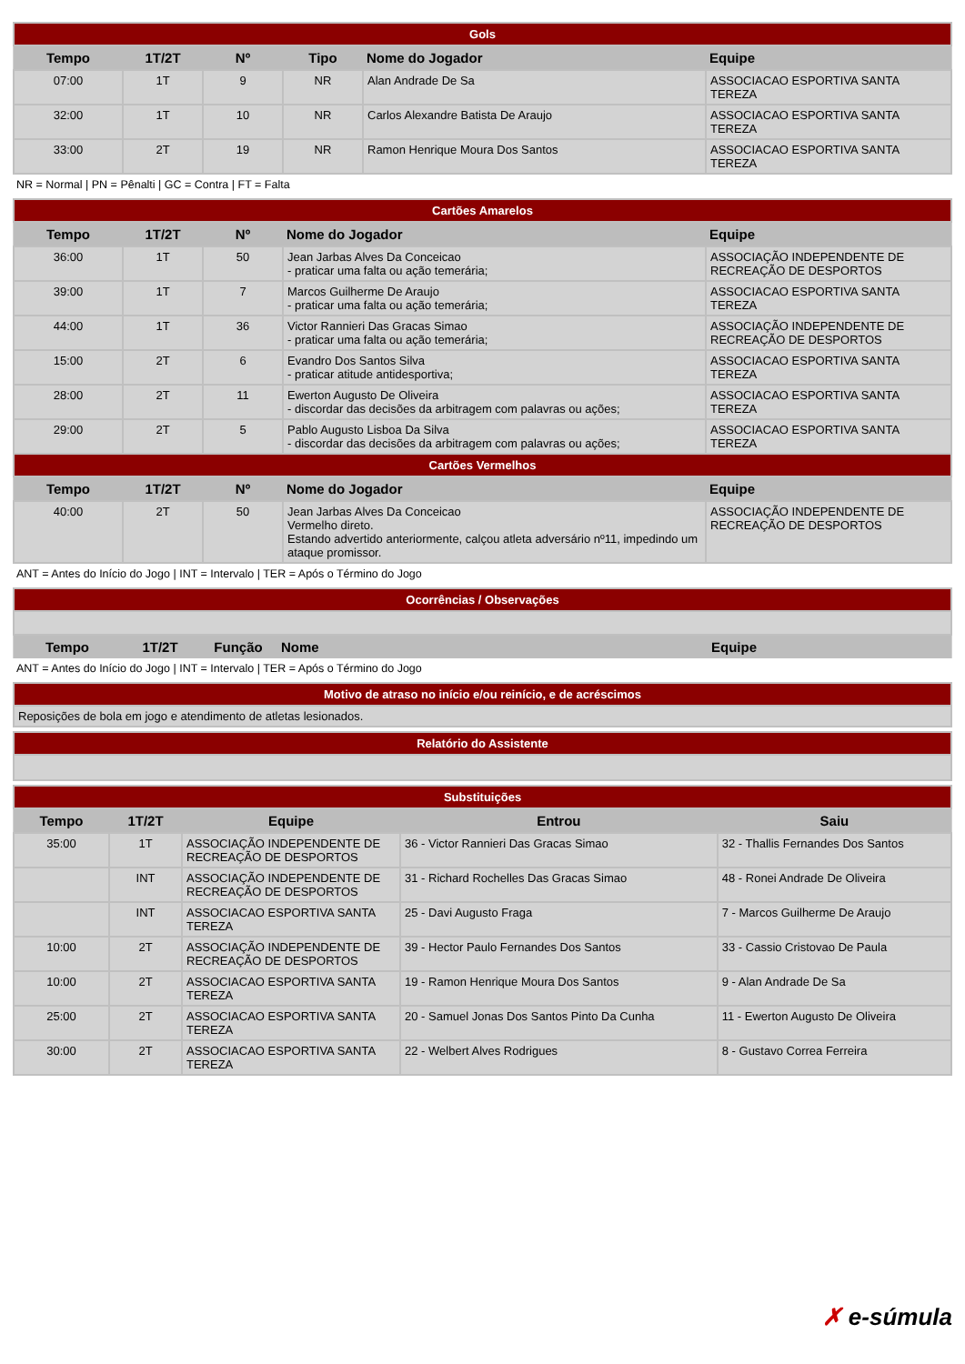| Gols | | | | | |
| Tempo | 1T/2T | Nº | Tipo | Nome do Jogador | Equipe |
| 07:00 | 1T | 9 | NR | Alan Andrade De Sa | ASSOCIACAO ESPORTIVA SANTA TEREZA |
| 32:00 | 1T | 10 | NR | Carlos Alexandre Batista De Araujo | ASSOCIACAO ESPORTIVA SANTA TEREZA |
| 33:00 | 2T | 19 | NR | Ramon Henrique Moura Dos Santos | ASSOCIACAO ESPORTIVA SANTA TEREZA |
NR = Normal | PN = Pênalti | GC = Contra | FT = Falta
| Cartões Amarelos | | | | |
| Tempo | 1T/2T | Nº | Nome do Jogador | Equipe |
| 36:00 | 1T | 50 | Jean Jarbas Alves Da Conceicao - praticar uma falta ou ação temerária; | ASSOCIAÇÃO INDEPENDENTE DE RECREAÇÃO DE DESPORTOS |
| 39:00 | 1T | 7 | Marcos Guilherme De Araujo - praticar uma falta ou ação temerária; | ASSOCIACAO ESPORTIVA SANTA TEREZA |
| 44:00 | 1T | 36 | Victor Rannieri Das Gracas Simao - praticar uma falta ou ação temerária; | ASSOCIAÇÃO INDEPENDENTE DE RECREAÇÃO DE DESPORTOS |
| 15:00 | 2T | 6 | Evandro Dos Santos Silva - praticar atitude antidesportiva; | ASSOCIACAO ESPORTIVA SANTA TEREZA |
| 28:00 | 2T | 11 | Ewerton Augusto De Oliveira - discordar das decisões da arbitragem com palavras ou ações; | ASSOCIACAO ESPORTIVA SANTA TEREZA |
| 29:00 | 2T | 5 | Pablo Augusto Lisboa Da Silva - discordar das decisões da arbitragem com palavras ou ações; | ASSOCIACAO ESPORTIVA SANTA TEREZA |
| Cartões Vermelhos | | | | |
| Tempo | 1T/2T | Nº | Nome do Jogador | Equipe |
| 40:00 | 2T | 50 | Jean Jarbas Alves Da Conceicao Vermelho direto. Estando advertido anteriormente, calçou atleta adversário nº11, impedindo um ataque promissor. | ASSOCIAÇÃO INDEPENDENTE DE RECREAÇÃO DE DESPORTOS |
ANT = Antes do Início do Jogo | INT = Intervalo | TER = Após o Término do Jogo
| Ocorrências / Observações | | | | |
| Tempo | 1T/2T | Função | Nome | Equipe |
ANT = Antes do Início do Jogo | INT = Intervalo | TER = Após o Término do Jogo
| Motivo de atraso no início e/ou reinício, e de acréscimos |
| Reposições de bola em jogo e atendimento de atletas lesionados. |
| Relatório do Assistente |
| Substituições | | | | |
| Tempo | 1T/2T | Equipe | Entrou | Saiu |
| 35:00 | 1T | ASSOCIAÇÃO INDEPENDENTE DE RECREAÇÃO DE DESPORTOS | 36 - Victor Rannieri Das Gracas Simao | 32 - Thallis Fernandes Dos Santos |
| | INT | ASSOCIAÇÃO INDEPENDENTE DE RECREAÇÃO DE DESPORTOS | 31 - Richard Rochelles Das Gracas Simao | 48 - Ronei Andrade De Oliveira |
| | INT | ASSOCIACAO ESPORTIVA SANTA TEREZA | 25 - Davi Augusto Fraga | 7 - Marcos Guilherme De Araujo |
| 10:00 | 2T | ASSOCIAÇÃO INDEPENDENTE DE RECREAÇÃO DE DESPORTOS | 39 - Hector Paulo Fernandes Dos Santos | 33 - Cassio Cristovao De Paula |
| 10:00 | 2T | ASSOCIACAO ESPORTIVA SANTA TEREZA | 19 - Ramon Henrique Moura Dos Santos | 9 - Alan Andrade De Sa |
| 25:00 | 2T | ASSOCIACAO ESPORTIVA SANTA TEREZA | 20 - Samuel Jonas Dos Santos Pinto Da Cunha | 11 - Ewerton Augusto De Oliveira |
| 30:00 | 2T | ASSOCIACAO ESPORTIVA SANTA TEREZA | 22 - Welbert Alves Rodrigues | 8 - Gustavo Correa Ferreira |
✗ e-súmula